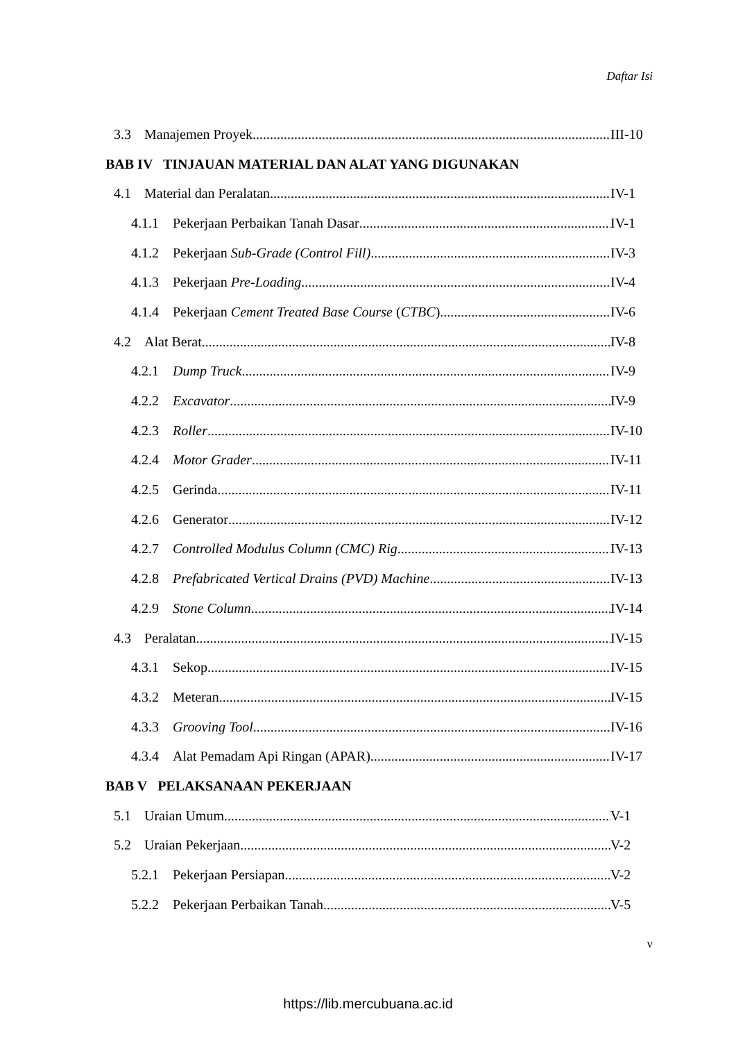Daftar Isi
3.3 Manajemen Proyek III-10
BAB IV TINJAUAN MATERIAL DAN ALAT YANG DIGUNAKAN
4.1 Material dan Peralatan IV-1
4.1.1 Pekerjaan Perbaikan Tanah Dasar IV-1
4.1.2 Pekerjaan Sub-Grade (Control Fill) IV-3
4.1.3 Pekerjaan Pre-Loading IV-4
4.1.4 Pekerjaan Cement Treated Base Course (CTBC) IV-6
4.2 Alat Berat IV-8
4.2.1 Dump Truck IV-9
4.2.2 Excavator IV-9
4.2.3 Roller IV-10
4.2.4 Motor Grader IV-11
4.2.5 Gerinda IV-11
4.2.6 Generator IV-12
4.2.7 Controlled Modulus Column (CMC) Rig IV-13
4.2.8 Prefabricated Vertical Drains (PVD) Machine IV-13
4.2.9 Stone Column IV-14
4.3 Peralatan IV-15
4.3.1 Sekop IV-15
4.3.2 Meteran IV-15
4.3.3 Grooving Tool IV-16
4.3.4 Alat Pemadam Api Ringan (APAR) IV-17
BAB V PELAKSANAAN PEKERJAAN
5.1 Uraian Umum V-1
5.2 Uraian Pekerjaan V-2
5.2.1 Pekerjaan Persiapan V-2
5.2.2 Pekerjaan Perbaikan Tanah V-5
v
https://lib.mercubuana.ac.id